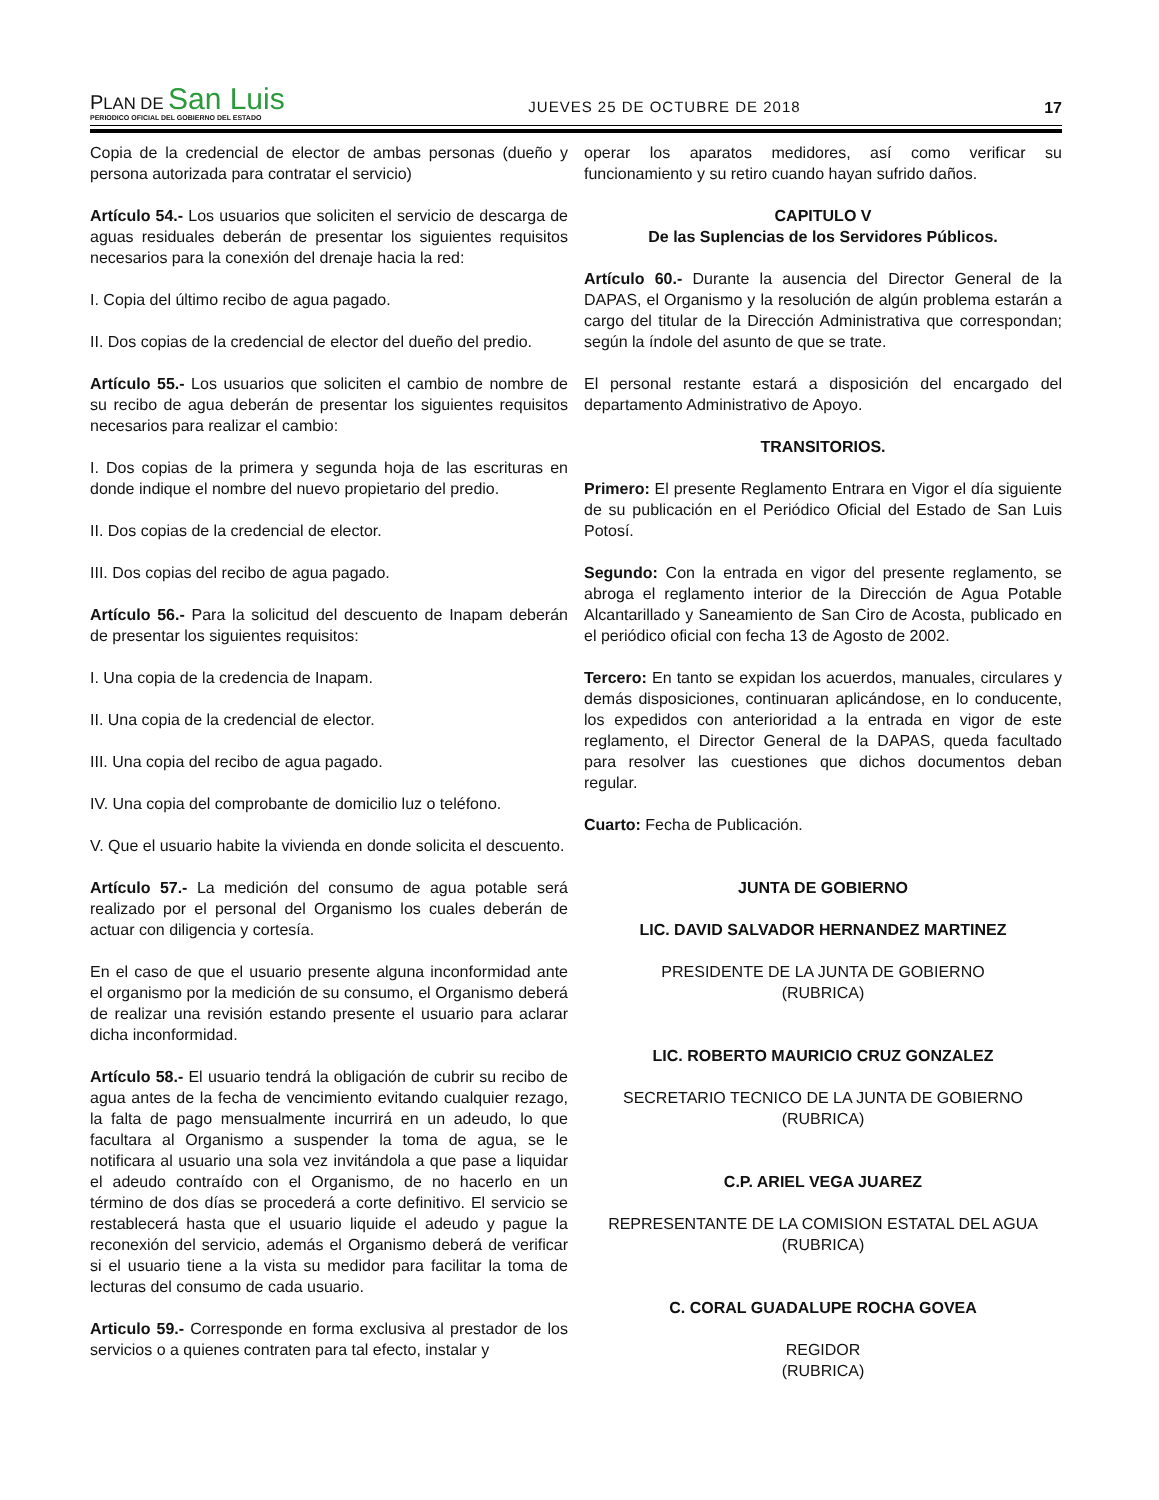PLAN DE San Luis
PERIODICO OFICIAL DEL GOBIERNO DEL ESTADO
JUEVES 25 DE OCTUBRE DE 2018
17
Copia de la credencial de elector de ambas personas (dueño y persona autorizada para contratar el servicio)
Artículo 54.- Los usuarios que soliciten el servicio de descarga de aguas residuales deberán de presentar los siguientes requisitos necesarios para la conexión del drenaje hacia la red:
I. Copia del último recibo de agua pagado.
II. Dos copias de la credencial de elector del dueño del predio.
Artículo 55.- Los usuarios que soliciten el cambio de nombre de su recibo de agua deberán de presentar los siguientes requisitos necesarios para realizar el cambio:
I. Dos copias de la primera y segunda hoja de las escrituras en donde indique el nombre del nuevo propietario del predio.
II. Dos copias de la credencial de elector.
III. Dos copias del recibo de agua pagado.
Artículo 56.- Para la solicitud del descuento de Inapam deberán de presentar los siguientes requisitos:
I. Una copia de la credencia de Inapam.
II. Una copia de la credencial de elector.
III. Una copia del recibo de agua pagado.
IV. Una copia del comprobante de domicilio luz o teléfono.
V. Que el usuario habite la vivienda en donde solicita el descuento.
Artículo 57.- La medición del consumo de agua potable será realizado por el personal del Organismo los cuales deberán de actuar con diligencia y cortesía.
En el caso de que el usuario presente alguna inconformidad ante el organismo por la medición de su consumo, el Organismo deberá de realizar una revisión estando presente el usuario para aclarar dicha inconformidad.
Artículo 58.- El usuario tendrá la obligación de cubrir su recibo de agua antes de la fecha de vencimiento evitando cualquier rezago, la falta de pago mensualmente incurrirá en un adeudo, lo que facultara al Organismo a suspender la toma de agua, se le notificara al usuario una sola vez invitándola a que pase a liquidar el adeudo contraído con el Organismo, de no hacerlo en un término de dos días se procederá a corte definitivo. El servicio se restablecerá hasta que el usuario liquide el adeudo y pague la reconexión del servicio, además el Organismo deberá de verificar si el usuario tiene a la vista su medidor para facilitar la toma de lecturas del consumo de cada usuario.
Articulo 59.- Corresponde en forma exclusiva al prestador de los servicios o a quienes contraten para tal efecto, instalar y
operar los aparatos medidores, así como verificar su funcionamiento y su retiro cuando hayan sufrido daños.
CAPITULO V
De las Suplencias de los Servidores Públicos.
Artículo 60.- Durante la ausencia del Director General de la DAPAS, el Organismo y la resolución de algún problema estarán a cargo del titular de la Dirección Administrativa que correspondan; según la índole del asunto de que se trate.
El personal restante estará a disposición del encargado del departamento Administrativo de Apoyo.
TRANSITORIOS.
Primero: El presente Reglamento Entrara en Vigor el día siguiente de su publicación en el Periódico Oficial del Estado de San Luis Potosí.
Segundo: Con la entrada en vigor del presente reglamento, se abroga el reglamento interior de la Dirección de Agua Potable Alcantarillado y Saneamiento de San Ciro de Acosta, publicado en el periódico oficial con fecha 13 de Agosto de 2002.
Tercero: En tanto se expidan los acuerdos, manuales, circulares y demás disposiciones, continuaran aplicándose, en lo conducente, los expedidos con anterioridad a la entrada en vigor de este reglamento, el Director General de la DAPAS, queda facultado para resolver las cuestiones que dichos documentos deban regular.
Cuarto: Fecha de Publicación.
JUNTA DE GOBIERNO
LIC. DAVID SALVADOR HERNANDEZ MARTINEZ
PRESIDENTE DE LA JUNTA DE GOBIERNO
(RUBRICA)
LIC. ROBERTO MAURICIO CRUZ GONZALEZ
SECRETARIO TECNICO DE LA JUNTA DE GOBIERNO
(RUBRICA)
C.P. ARIEL VEGA JUAREZ
REPRESENTANTE DE LA COMISION ESTATAL DEL AGUA
(RUBRICA)
C. CORAL GUADALUPE ROCHA GOVEA
REGIDOR
(RUBRICA)